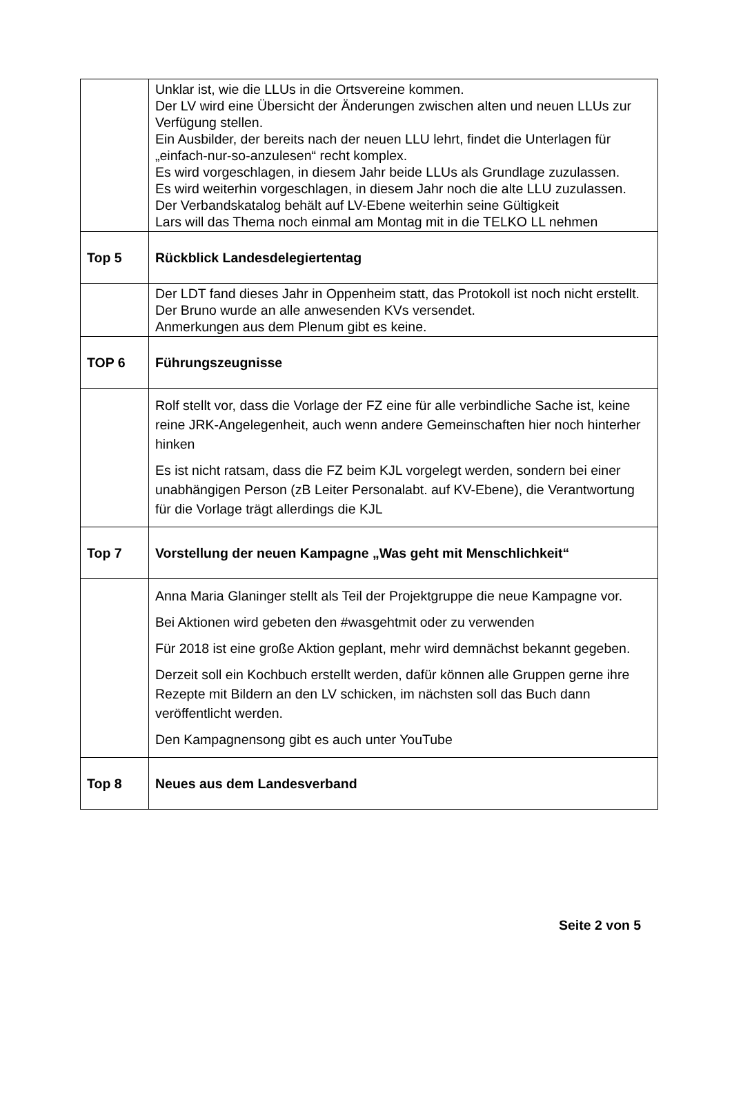| | Unklar ist, wie die LLUs in die Ortsvereine kommen. Der LV wird eine Übersicht der Änderungen zwischen alten und neuen LLUs zur Verfügung stellen. Ein Ausbilder, der bereits nach der neuen LLU lehrt, findet die Unterlagen für „einfach-nur-so-anzulesen“ recht komplex. Es wird vorgeschlagen, in diesem Jahr beide LLUs als Grundlage zuzulassen. Es wird weiterhin vorgeschlagen, in diesem Jahr noch die alte LLU zuzulassen. Der Verbandskatalog behält auf LV-Ebene weiterhin seine Gültigkeit Lars will das Thema noch einmal am Montag mit in die TELKO LL nehmen |
| Top 5 | Rückblick Landesdelegiertentag |
| | Der LDT fand dieses Jahr in Oppenheim statt, das Protokoll ist noch nicht erstellt. Der Bruno wurde an alle anwesenden KVs versendet. Anmerkungen aus dem Plenum gibt es keine. |
| TOP 6 | Führungszeugnisse |
| | Rolf stellt vor, dass die Vorlage der FZ eine für alle verbindliche Sache ist, keine reine JRK-Angelegenheit, auch wenn andere Gemeinschaften hier noch hinterher hinken Es ist nicht ratsam, dass die FZ beim KJL vorgelegt werden, sondern bei einer unabhängigen Person (zB Leiter Personalabt. auf KV-Ebene), die Verantwortung für die Vorlage trägt allerdings die KJL |
| Top 7 | Vorstellung der neuen Kampagne „Was geht mit Menschlichkeit“ |
| | Anna Maria Glaninger stellt als Teil der Projektgruppe die neue Kampagne vor. Bei Aktionen wird gebeten den #wasgehtmit oder zu verwenden Für 2018 ist eine große Aktion geplant, mehr wird demnächst bekannt gegeben. Derzeit soll ein Kochbuch erstellt werden, dafür können alle Gruppen gerne ihre Rezepte mit Bildern an den LV schicken, im nächsten soll das Buch dann veröffentlicht werden. Den Kampagnensong gibt es auch unter YouTube |
| Top 8 | Neues aus dem Landesverband |
Seite 2 von 5